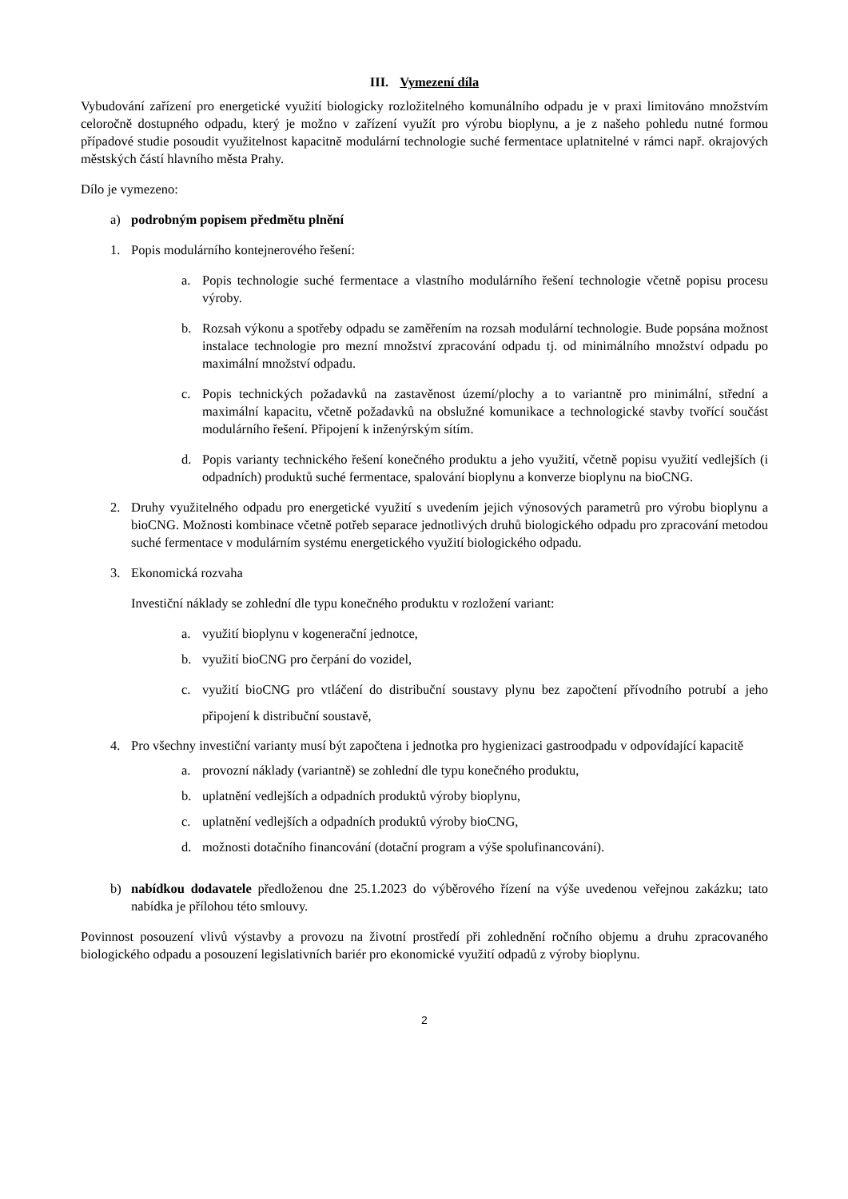III. Vymezení díla
Vybudování zařízení pro energetické využití biologicky rozložitelného komunálního odpadu je v praxi limitováno množstvím celoročně dostupného odpadu, který je možno v zařízení využít pro výrobu bioplynu, a je z našeho pohledu nutné formou případové studie posoudit využitelnost kapacitně modulární technologie suché fermentace uplatnitelné v rámci např. okrajových městských částí hlavního města Prahy.
Dílo je vymezeno:
a) podrobným popisem předmětu plnění
1. Popis modulárního kontejnerového řešení:
a. Popis technologie suché fermentace a vlastního modulárního řešení technologie včetně popisu procesu výroby.
b. Rozsah výkonu a spotřeby odpadu se zaměřením na rozsah modulární technologie. Bude popsána možnost instalace technologie pro mezní množství zpracování odpadu tj. od minimálního množství odpadu po maximální množství odpadu.
c. Popis technických požadavků na zastavěnost území/plochy a to variantně pro minimální, střední a maximální kapacitu, včetně požadavků na obslužné komunikace a technologické stavby tvořící součást modulárního řešení. Připojení k inženýrským sítím.
d. Popis varianty technického řešení konečného produktu a jeho využití, včetně popisu využití vedlejších (i odpadních) produktů suché fermentace, spalování bioplynu a konverze bioplynu na bioCNG.
2. Druhy využitelného odpadu pro energetické využití s uvedením jejich výnosových parametrů pro výrobu bioplynu a bioCNG. Možnosti kombinace včetně potřeb separace jednotlivých druhů biologického odpadu pro zpracování metodou suché fermentace v modulárním systému energetického využití biologického odpadu.
3. Ekonomická rozvaha
Investiční náklady se zohlední dle typu konečného produktu v rozložení variant:
a. využití bioplynu v kogenerační jednotce,
b. využití bioCNG pro čerpání do vozidel,
c. využití bioCNG pro vtláčení do distribuční soustavy plynu bez započtení přívodního potrubí a jeho připojení k distribuční soustavě,
4. Pro všechny investiční varianty musí být započtena i jednotka pro hygienizaci gastroodpadu v odpovídající kapacitě
a. provozní náklady (variantně) se zohlední dle typu konečného produktu,
b. uplatnění vedlejších a odpadních produktů výroby bioplynu,
c. uplatnění vedlejších a odpadních produktů výroby bioCNG,
d. možnosti dotačního financování (dotační program a výše spolufinancování).
b) nabídkou dodavatele předloženou dne 25.1.2023 do výběrového řízení na výše uvedenou veřejnou zakázku; tato nabídka je přílohou této smlouvy.
Povinnost posouzení vlivů výstavby a provozu na životní prostředí při zohlednění ročního objemu a druhu zpracovaného biologického odpadu a posouzení legislativních bariér pro ekonomické využití odpadů z výroby bioplynu.
2